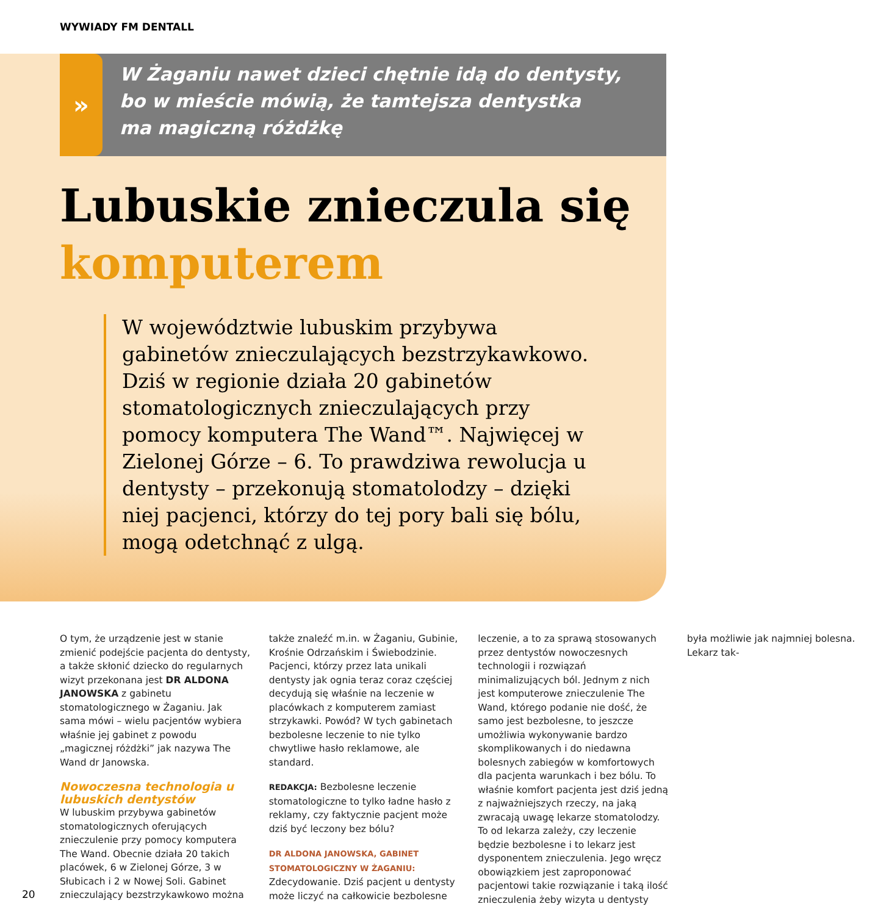WYWIADY FM DENTALL
»
W Żaganiu nawet dzieci chętnie idą do dentysty,
bo w mieście mówią, że tamtejsza dentystka
ma magiczną różdżkę
Lubuskie znieczula się
komputerem
W województwie lubuskim przybywa gabinetów znieczulających bezstrzykawkowo. Dziś w regionie działa 20 gabinetów stomatologicznych znieczulających przy pomocy komputera The Wand™. Najwięcej w Zielonej Górze – 6. To prawdziwa rewolucja u dentysty – przekonują stomatolodzy – dzięki niej pacjenci, którzy do tej pory bali się bólu, mogą odetchnąć z ulgą.
O tym, że urządzenie jest w stanie zmienić podejście pacjenta do dentysty, a także skłonić dziecko do regularnych wizyt przekonana jest DR ALDONA JANOWSKA z gabinetu stomatologicznego w Żaganiu. Jak sama mówi – wielu pacjentów wybiera właśnie jej gabinet z powodu „magicznej różdżki” jak nazywa The Wand dr Janowska.
Nowoczesna technologia u lubuskich dentystów
W lubuskim przybywa gabinetów stomatologicznych oferujących znieczulenie przy pomocy komputera The Wand. Obecnie działa 20 takich placówek, 6 w Zielonej Górze, 3 w Słubicach i 2 w Nowej Soli. Gabinet znieczulający bezstrzykawkowo można także znaleźć m.in. w Żaganiu, Gubinie, Krośnie Odrzańskim i Świebodzinie. Pacjenci, którzy przez lata unikali dentysty jak ognia teraz coraz częściej decydują się właśnie na leczenie w placówkach z komputerem zamiast strzykawki. Powód? W tych gabinetach bezbolesne leczenie to nie tylko chwytliwe hasło reklamowe, ale standard.
REDAKCJA: Bezbolesne leczenie stomatologiczne to tylko ładne hasło z reklamy, czy faktycznie pacjent może dziś być leczony bez bólu?
DR ALDONA JANOWSKA, GABINET STOMATOLOGICZNY W ŻAGANIU: Zdecydowanie. Dziś pacjent u dentysty może liczyć na całkowicie bezbolesne leczenie, a to za sprawą stosowanych przez dentystów nowoczesnych technologii i rozwiązań minimalizujących ból. Jednym z nich jest komputerowe znieczulenie The Wand, którego podanie nie dość, że samo jest bezbolesne, to jeszcze umożliwia wykonywanie bardzo skomplikowanych i do niedawna bolesnych zabiegów w komfortowych dla pacjenta warunkach i bez bólu. To właśnie komfort pacjenta jest dziś jedną z najważniejszych rzeczy, na jaką zwracają uwagę lekarze stomatolodzy. To od lekarza zależy, czy leczenie będzie bezbolesne i to lekarz jest dysponentem znieczulenia. Jego wręcz obowiązkiem jest zaproponować pacjentowi takie rozwiązanie i taką ilość znieczulenia żeby wizyta u dentysty była możliwie jak najmniej bolesna. Lekarz tak-
20